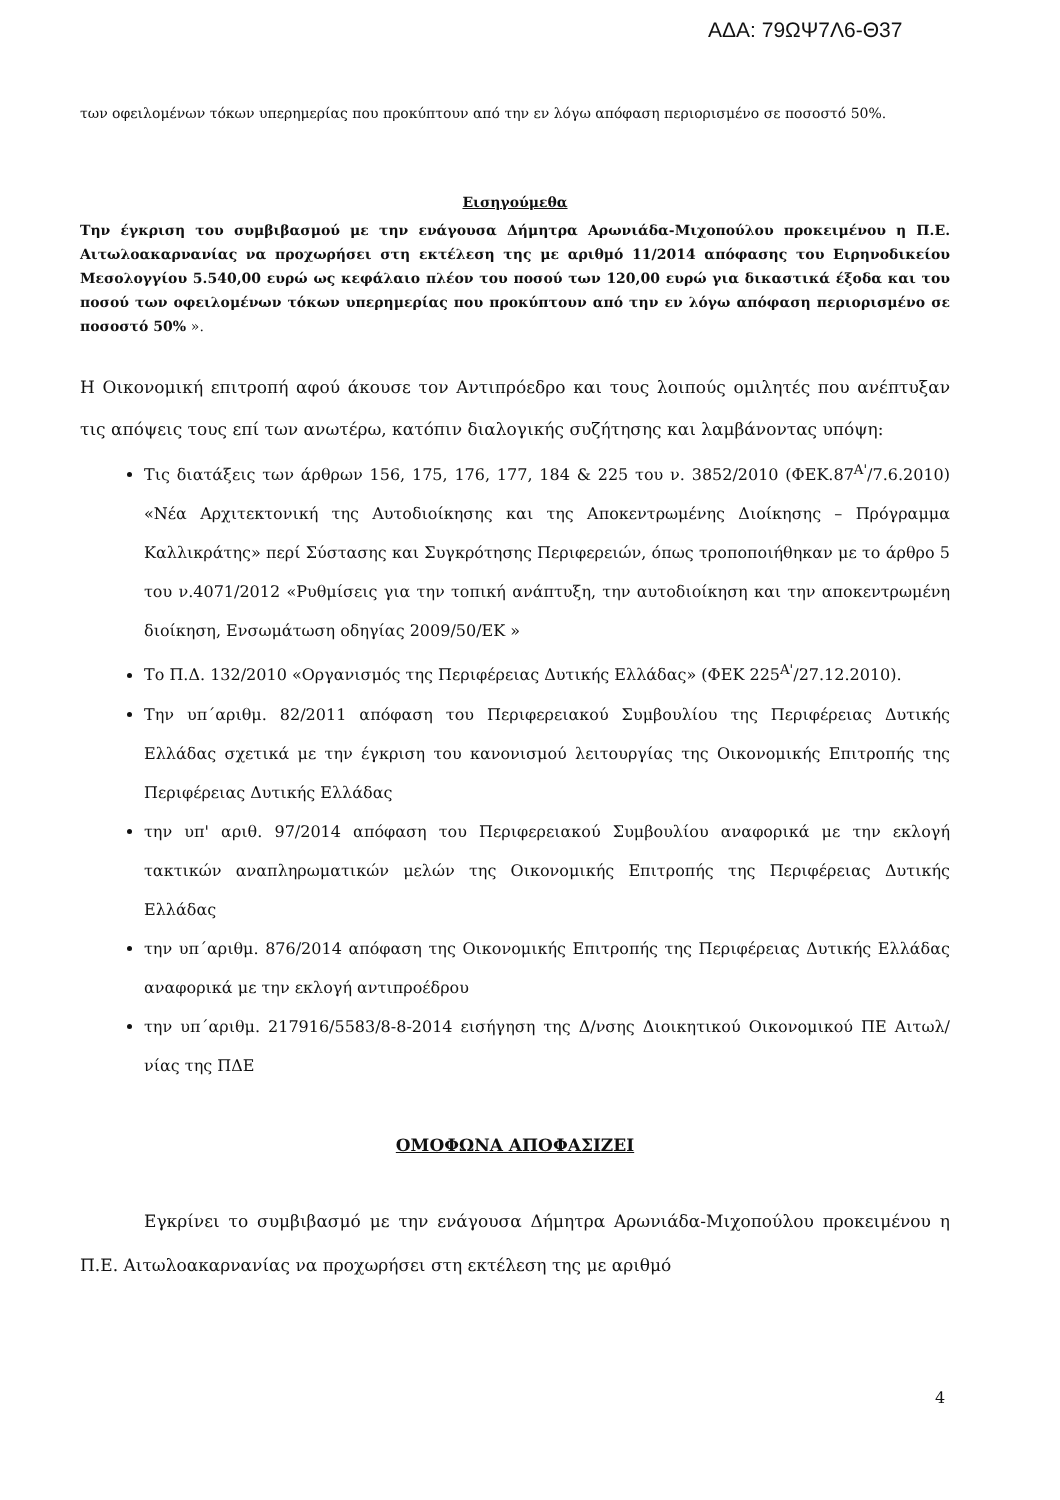ΑΔΑ: 79ΩΨ7Λ6-Θ37
των οφειλομένων τόκων υπερημερίας που προκύπτουν από την εν λόγω απόφαση περιορισμένο σε ποσοστό 50%.
Εισηγούμεθα
Την έγκριση του συμβιβασμού με την ενάγουσα Δήμητρα Αρωνιάδα-Μιχοπούλου προκειμένου η Π.Ε. Αιτωλοακαρνανίας να προχωρήσει στη εκτέλεση της με αριθμό 11/2014 απόφασης του Ειρηνοδικείου Μεσολογγίου 5.540,00 ευρώ ως κεφάλαιο πλέον του ποσού των 120,00 ευρώ για δικαστικά έξοδα και του ποσού των οφειλομένων τόκων υπερημερίας που προκύπτουν από την εν λόγω απόφαση περιορισμένο σε ποσοστό 50% ».
Η Οικονομική επιτροπή αφού άκουσε τον Αντιπρόεδρο και τους λοιπούς ομιλητές που ανέπτυξαν τις απόψεις τους επί των ανωτέρω, κατόπιν διαλογικής συζήτησης και λαμβάνοντας υπόψη:
Τις διατάξεις των άρθρων 156, 175, 176, 177, 184 & 225 του ν. 3852/2010 (ΦΕΚ.87<sup>Α'</sup>/7.6.2010) «Νέα Αρχιτεκτονική της Αυτοδιοίκησης και της Αποκεντρωμένης Διοίκησης – Πρόγραμμα Καλλικράτης» περί Σύστασης και Συγκρότησης Περιφερειών, όπως τροποποιήθηκαν με το άρθρο 5 του ν.4071/2012 «Ρυθμίσεις για την τοπική ανάπτυξη, την αυτοδιοίκηση και την αποκεντρωμένη διοίκηση, Ενσωμάτωση οδηγίας 2009/50/ΕΚ »
Το Π.Δ. 132/2010 «Οργανισμός της Περιφέρειας Δυτικής Ελλάδας» (ΦΕΚ 225<sup>Α'</sup>/27.12.2010).
Την υπ΄αριθμ. 82/2011 απόφαση του Περιφερειακού Συμβουλίου της Περιφέρειας Δυτικής Ελλάδας σχετικά με την έγκριση του κανονισμού λειτουργίας της Οικονομικής Επιτροπής της Περιφέρειας Δυτικής Ελλάδας
την υπ' αριθ. 97/2014 απόφαση του Περιφερειακού Συμβουλίου αναφορικά με την εκλογή τακτικών αναπληρωματικών μελών της Οικονομικής Επιτροπής της Περιφέρειας Δυτικής Ελλάδας
την υπ΄αριθμ. 876/2014 απόφαση της Οικονομικής Επιτροπής της Περιφέρειας Δυτικής Ελλάδας αναφορικά με την εκλογή αντιπροέδρου
την υπ΄αριθμ. 217916/5583/8-8-2014 εισήγηση της Δ/νσης Διοικητικού Οικονομικού ΠΕ Αιτωλ/νίας της ΠΔΕ
ΟΜΟΦΩΝΑ ΑΠΟΦΑΣΙΖΕΙ
Εγκρίνει το συμβιβασμό με την ενάγουσα Δήμητρα Αρωνιάδα-Μιχοπούλου προκειμένου η Π.Ε. Αιτωλοακαρνανίας να προχωρήσει στη εκτέλεση της με αριθμό
4